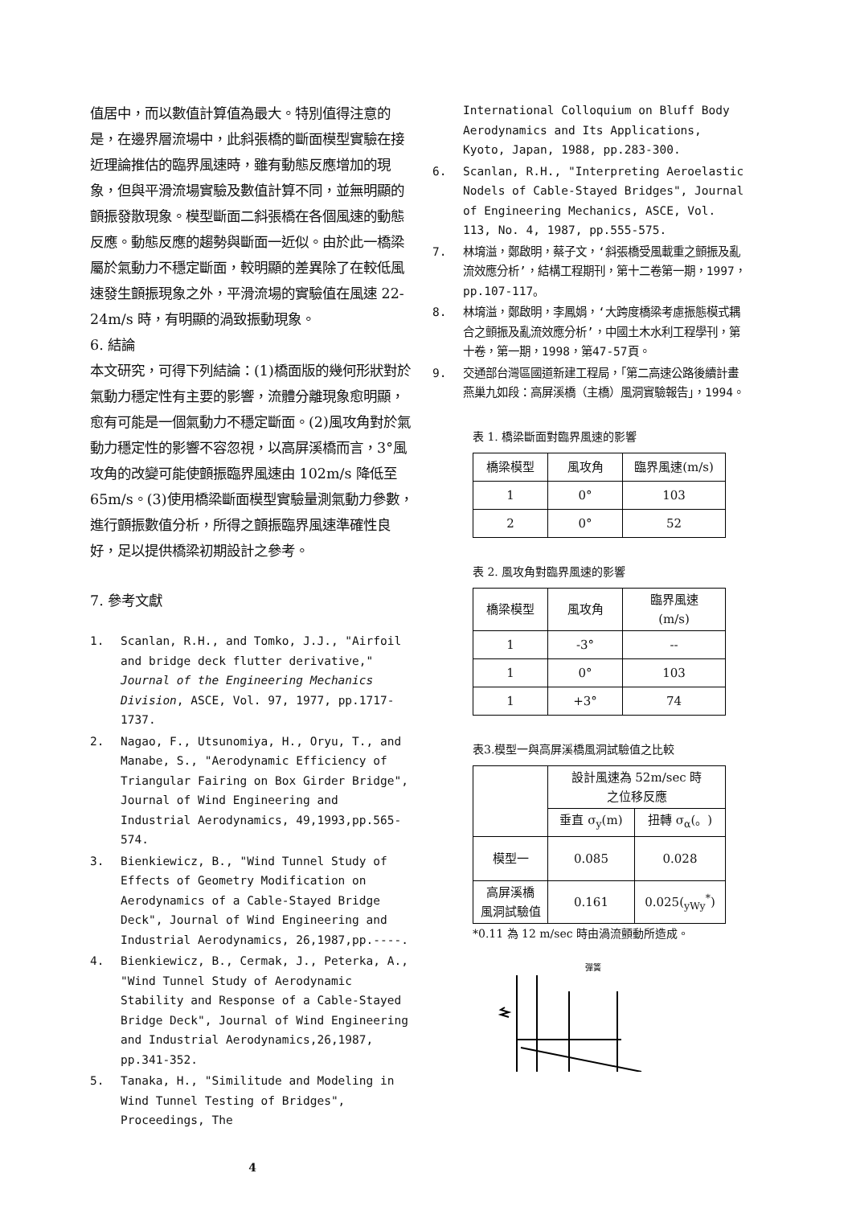值居中，而以數值計算值為最大。特別值得注意的是，在邊界層流場中，此斜張橋的斷面模型實驗在接近理論推估的臨界風速時，雖有動態反應增加的現象，但與平滑流場實驗及數值計算不同，並無明顯的顫振發散現象。模型斷面二斜張橋在各個風速的動態反應。動態反應的趨勢與斷面一近似。由於此一橋梁屬於氣動力不穩定斷面，較明顯的差異除了在較低風速發生顫振現象之外，平滑流場的實驗值在風速 22-24m/s 時，有明顯的渦致振動現象。
6. 結論
本文研究，可得下列結論：(1)橋面版的幾何形狀對於氣動力穩定性有主要的影響，流體分離現象愈明顯，愈有可能是一個氣動力不穩定斷面。(2)風攻角對於氣動力穩定性的影響不容忽視，以高屏溪橋而言，3°風攻角的改變可能使顫振臨界風速由 102m/s 降低至 65m/s。(3)使用橋梁斷面模型實驗量測氣動力參數，進行顫振數值分析，所得之顫振臨界風速準確性良好，足以提供橋梁初期設計之參考。
7. 參考文獻
1. Scanlan, R.H., and Tomko, J.J., "Airfoil and bridge deck flutter derivative," Journal of the Engineering Mechanics Division, ASCE, Vol. 97, 1977, pp.1717-1737.
2. Nagao, F., Utsunomiya, H., Oryu, T., and Manabe, S., "Aerodynamic Efficiency of Triangular Fairing on Box Girder Bridge", Journal of Wind Engineering and Industrial Aerodynamics, 49,1993,pp.565-574.
3. Bienkiewicz, B., "Wind Tunnel Study of Effects of Geometry Modification on Aerodynamics of a Cable-Stayed Bridge Deck", Journal of Wind Engineering and Industrial Aerodynamics, 26,1987,pp.----.
4. Bienkiewicz, B., Cermak, J., Peterka, A., "Wind Tunnel Study of Aerodynamic Stability and Response of a Cable-Stayed Bridge Deck", Journal of Wind Engineering and Industrial Aerodynamics,26,1987, pp.341-352.
5. Tanaka, H., "Similitude and Modeling in Wind Tunnel Testing of Bridges", Proceedings, The
4
International Colloquium on Bluff Body Aerodynamics and Its Applications, Kyoto, Japan, 1988, pp.283-300.
6. Scanlan, R.H., "Interpreting Aeroelastic Nodels of Cable-Stayed Bridges", Journal of Engineering Mechanics, ASCE, Vol. 113, No. 4, 1987, pp.555-575.
7. 林堉溢，鄭啟明，蔡子文，‘斜張橋受風載重之顫振及亂流效應分析’，結構工程期刊，第十二卷第一期，1997，pp.107-117。
8. 林堉溢，鄭啟明，李鳳娟，‘大跨度橋梁考慮振態模式耦合之顫振及亂流效應分析’，中國土木水利工程學刊，第十卷，第一期，1998，第47-57頁。
9. 交通部台灣區國道新建工程局，「第二高速公路後續計畫燕巢九如段：高屏溪橋（主橋）風洞實驗報告」，1994。
表 1. 橋梁斷面對臨界風速的影響
| 橋梁模型 | 風攻角 | 臨界風速(m/s) |
| --- | --- | --- |
| 1 | 0° | 103 |
| 2 | 0° | 52 |
表 2. 風攻角對臨界風速的影響
| 橋梁模型 | 風攻角 | 臨界風速 (m/s) |
| --- | --- | --- |
| 1 | -3° | -- |
| 1 | 0° | 103 |
| 1 | +3° | 74 |
表3.模型一與高屏溪橋風洞試驗值之比較
| | 設計風速為 52m/sec 時 之位移反應 | |
| --- | --- | --- |
| | 垂直 σ<sub>y</sub>(m) | 扭轉 σ<sub>α</sub>(。) |
| 模型一 | 0.085 | 0.028 |
| 高屏溪橋 風洞試驗值 | 0.161 | 0.025(<sub>yWy</sub><sup>*</sup>) |
*0.11 為 12 m/sec 時由渦流顫動所造成。
彈簧